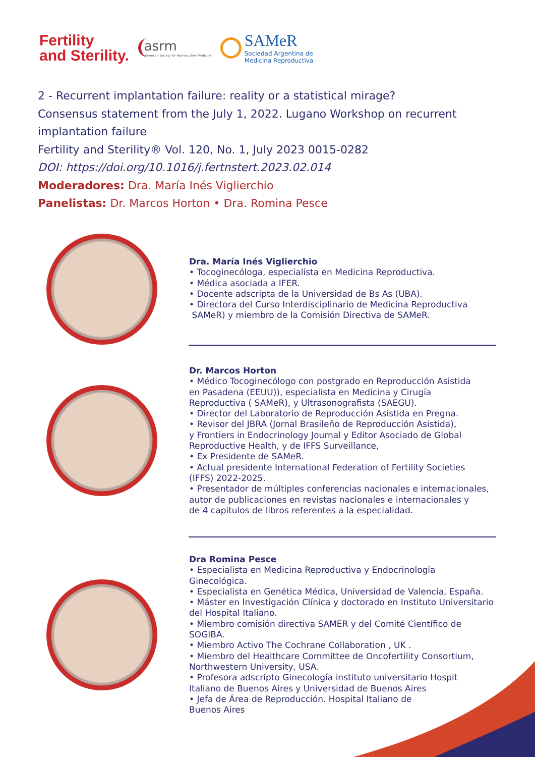Fertility
and Sterility.
asrm
American Society for Reproductive Medicine
SAMeR
Sociedad Argentina de
Medicina Reproductiva
2 - Recurrent implantation failure: reality or a statistical mirage?
Consensus statement from the July 1, 2022. Lugano Workshop on recurrent
implantation failure
Fertility and Sterility® Vol. 120, No. 1, July 2023 0015-0282
DOI: https://doi.org/10.1016/j.fertnstert.2023.02.014
Moderadores: Dra. María Inés Viglierchio
Panelistas: Dr. Marcos Horton • Dra. Romina Pesce
Dra. María Inés Viglierchio
• Tocoginecóloga, especialista en Medicina Reproductiva.
• Médica asociada a IFER.
• Docente adscripta de la Universidad de Bs As (UBA).
• Directora del Curso Interdisciplinario de Medicina Reproductiva
SAMeR) y miembro de la Comisión Directiva de SAMeR.
Dr. Marcos Horton
• Médico Tocoginecólogo con postgrado en Reproducción Asistida
en Pasadena (EEUU)), especialista en Medicina y Cirugía
Reproductiva ( SAMeR), y Ultrasonografista (SAEGU).
• Director del Laboratorio de Reproducción Asistida en Pregna.
• Revisor del JBRA (Jornal Brasileño de Reproducción Asistida),
y Frontiers in Endocrinology Journal y Editor Asociado de Global
Reproductive Health, y de IFFS Surveillance,
• Ex Presidente de SAMeR.
• Actual presidente International Federation of Fertility Societies
(IFFS) 2022-2025.
• Presentador de múltiples conferencias nacionales e internacionales,
autor de publicaciones en revistas nacionales e internacionales y
de 4 capitulos de libros referentes a la especialidad.
Dra Romina Pesce
• Especialista en Medicina Reproductiva y Endocrinología
Ginecológica.
• Especialista en Genética Médica, Universidad de Valencia, España.
• Máster en Investigación Clínica y doctorado en Instituto Universitario
del Hospital Italiano.
• Miembro comisión directiva SAMER y del Comité Científico de
SOGIBA.
• Miembro Activo The Cochrane Collaboration , UK .
• Miembro del Healthcare Committee de Oncofertility Consortium,
Northwestern University, USA.
• Profesora adscripto Ginecología instituto universitario Hospit
Italiano de Buenos Aires y Universidad de Buenos Aires
• Jefa de Área de Reproducción. Hospital Italiano de
Buenos Aires